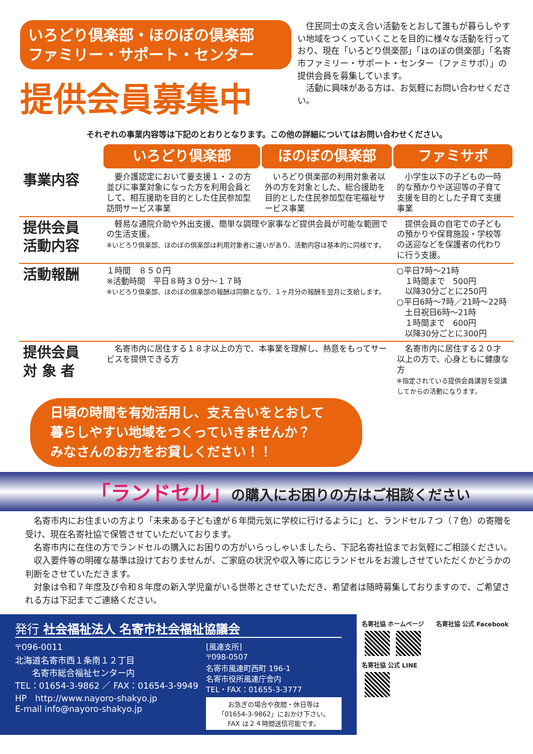いろどり倶楽部・ほのぼの倶楽部
ファミリー・サポート・センター
提供会員募集中
　住民同士の支え合い活動をとおして誰もが暮らしやすい地域をつくっていくことを目的に様々な活動を行っており、現在「いろどり倶楽部」「ほのぼの倶楽部」「名寄市ファミリー・サポート・センター（ファミサポ）」の提供会員を募集しています。
　活動に興味がある方は、お気軽にお問い合わせください。
それぞれの事業内容等は下記のとおりとなります。この他の詳細についてはお問い合わせください。
| | いろどり倶楽部 | ほのぼの倶楽部 | ファミサポ |
| 事業内容 | 要介護認定において要支援１・２の方並びに事業対象になった方を利用会員として、相互援助を目的とした住民参加型訪問サービス事業 | いろどり倶楽部の利用対象者以外の方を対象とした、総合援助を目的とした住民参加型在宅福祉サービス事業 | 小学生以下の子どもの一時的な預かりや送迎等の子育て支援を目的とした子育て支援事業 |
| 提供会員 活動内容 | 軽易な通院介助や外出支援、簡単な調理や家事など提供会員が可能な範囲での生活支援。 ※いどろり倶楽部、ほのぼの倶楽部は利用対象者に違いがあり、活動内容は基本的に同様です。 | | 提供会員の自宅での子どもの預かりや保育施設・学校等の送迎などを保護者の代わりに行う支援。 |
| 活動報酬 | １時間 ８５０円 ※活動時間 平日８時３０分～１７時 ※いどろり倶楽部、ほのぼの倶楽部の報酬は同額となり、１ヶ月分の報酬を翌月に支給します。 | | ○平日7時～21時 １時間まで 500円 以降30分ごとに250円 ○平日6時～7時／21時～22時 土日祝日6時～21時 １時間まで 600円 以降30分ごとに300円 |
| 提供会員 対 象 者 | 名寄市内に居住する１８才以上の方で、本事業を理解し、熱意をもってサービスを提供できる方 | | 名寄市内に居住する２０才以上の方で、心身ともに健康な方 ※指定されている提供会員講習を受講してからの活動になります。 |
日頃の時間を有効活用し、支え合いをとおして
暮らしやすい地域をつくっていきませんか？
みなさんのお力をお貸しください！！
「ランドセル」の購入にお困りの方はご相談ください
　名寄市内にお住まいの方より「未来ある子ども達が６年間元気に学校に行けるように」と、ランドセル７つ（７色）の寄贈を受け、現在名寄社協で保管させていただいております。
　名寄市内に在住の方でランドセルの購入にお困りの方がいらっしゃいましたら、下記名寄社協までお気軽にご相談ください。
　収入要件等の明確な基準は設けておりませんが、ご家庭の状況や収入等に応じランドセルをお渡しさせていただくかどうかの判断をさせていただきます。
　対象は令和７年度及び令和８年度の新入学児童がいる世帯とさせていただき、希望者は随時募集しておりますので、ご希望される方は下記までご連絡ください。
発行 社会福祉法人 名寄市社会福祉協議会
〒096-0011
北海道名寄市西１条南１２丁目
　　名寄市総合福祉センター内
TEL：01654-3-9862 ／ FAX：01654-3-9949
HP　http://www.nayoro-shakyo.jp
E-mail info@nayoro-shakyo.jp
[風連支所]
〒098-0507
名寄市風連町西町 196-1
名寄市役所風連庁舎内
TEL・FAX：01655-3-3777
お急ぎの場合や夜間・休日等は
「01654-3-9862」におかけ下さい。
FAX は２４時間送信可能です。
名寄社協 ホームページ　　名寄社協 公式 Facebook
名寄社協 公式 LINE